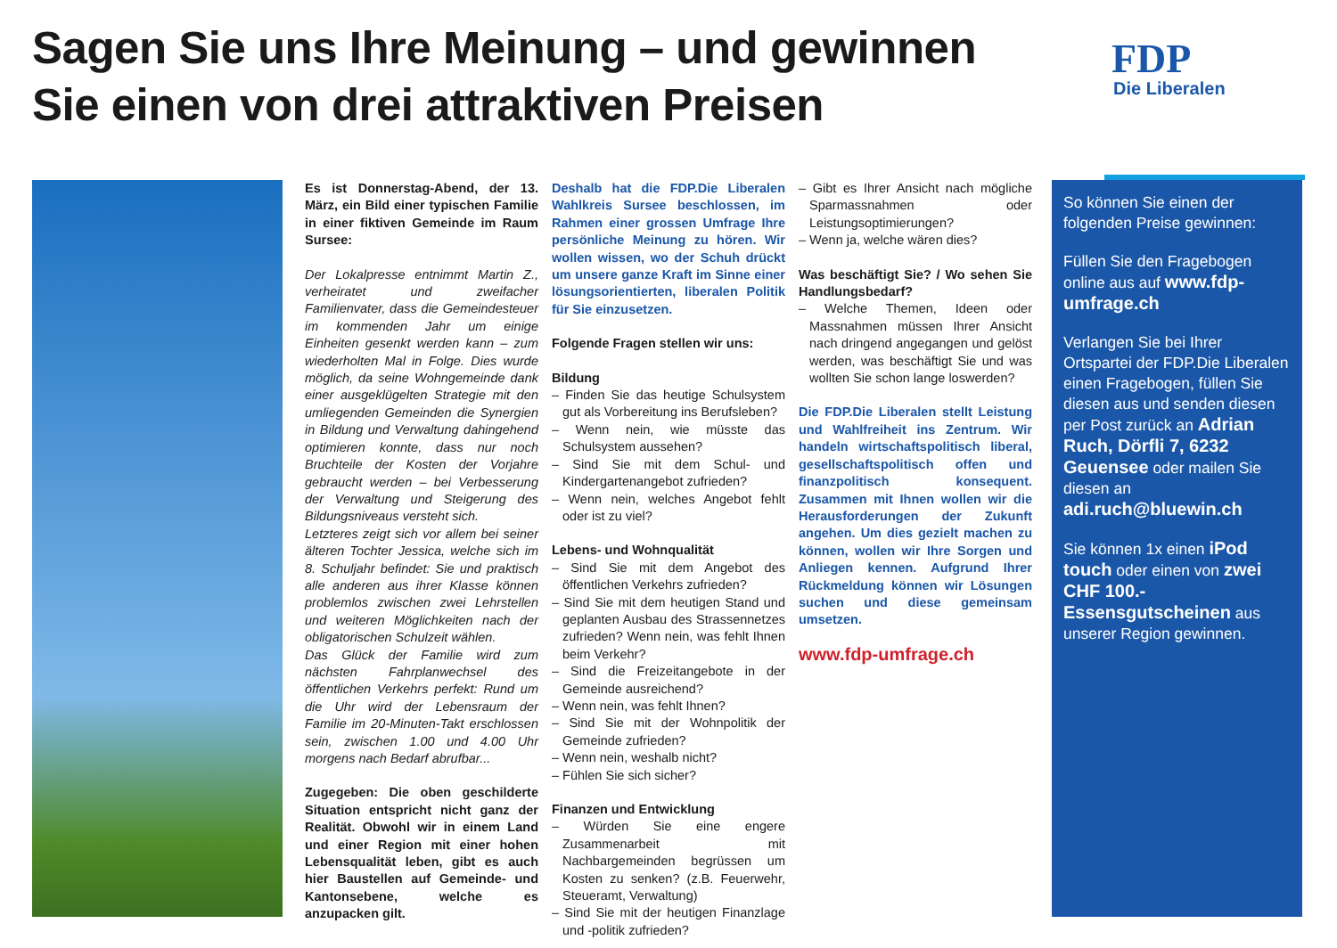Sagen Sie uns Ihre Meinung – und gewinnen
Sie einen von drei attraktiven Preisen
FDP
Die Liberalen
Es ist Donnerstag-Abend, der 13. März, ein Bild einer typischen Familie in einer fiktiven Gemeinde im Raum Sursee:
Der Lokalpresse entnimmt Martin Z., verheiratet und zweifacher Familienvater, dass die Gemeindesteuer im kommenden Jahr um einige Einheiten gesenkt werden kann – zum wiederholten Mal in Folge. Dies wurde möglich, da seine Wohngemeinde dank einer ausgeklügelten Strategie mit den umliegenden Gemeinden die Synergien in Bildung und Verwaltung dahingehend optimieren konnte, dass nur noch Bruchteile der Kosten der Vorjahre gebraucht werden – bei Verbesserung der Verwaltung und Steigerung des Bildungsniveaus versteht sich.
Letzteres zeigt sich vor allem bei seiner älteren Tochter Jessica, welche sich im 8. Schuljahr befindet: Sie und praktisch alle anderen aus ihrer Klasse können problemlos zwischen zwei Lehrstellen und weiteren Möglichkeiten nach der obligatorischen Schulzeit wählen.
Das Glück der Familie wird zum nächsten Fahrplanwechsel des öffentlichen Verkehrs perfekt: Rund um die Uhr wird der Lebensraum der Familie im 20-Minuten-Takt erschlossen sein, zwischen 1.00 und 4.00 Uhr morgens nach Bedarf abrufbar...
Zugegeben: Die oben geschilderte Situation entspricht nicht ganz der Realität. Obwohl wir in einem Land und einer Region mit einer hohen Lebensqualität leben, gibt es auch hier Baustellen auf Gemeinde- und Kantonsebene, welche es anzupacken gilt.
Deshalb hat die FDP.Die Liberalen Wahlkreis Sursee beschlossen, im Rahmen einer grossen Umfrage Ihre persönliche Meinung zu hören. Wir wollen wissen, wo der Schuh drückt um unsere ganze Kraft im Sinne einer lösungsorientierten, liberalen Politik für Sie einzusetzen.
Folgende Fragen stellen wir uns:
Bildung
– Finden Sie das heutige Schulsystem gut als Vorbereitung ins Berufsleben?
– Wenn nein, wie müsste das Schulsystem aussehen?
– Sind Sie mit dem Schul- und Kindergartenangebot zufrieden?
– Wenn nein, welches Angebot fehlt oder ist zu viel?
Lebens- und Wohnqualität
– Sind Sie mit dem Angebot des öffentlichen Verkehrs zufrieden?
– Sind Sie mit dem heutigen Stand und geplanten Ausbau des Strassennetzes zufrieden? Wenn nein, was fehlt Ihnen beim Verkehr?
– Sind die Freizeitangebote in der Gemeinde ausreichend?
– Wenn nein, was fehlt Ihnen?
– Sind Sie mit der Wohnpolitik der Gemeinde zufrieden?
– Wenn nein, weshalb nicht?
– Fühlen Sie sich sicher?
Finanzen und Entwicklung
– Würden Sie eine engere Zusammenarbeit mit Nachbargemeinden begrüssen um Kosten zu senken? (z.B. Feuerwehr, Steueramt, Verwaltung)
– Sind Sie mit der heutigen Finanzlage und -politik zufrieden?
– Gibt es Ihrer Ansicht nach mögliche Sparmassnahmen oder Leistungsoptimierungen?
– Wenn ja, welche wären dies?
Was beschäftigt Sie? / Wo sehen Sie Handlungsbedarf?
– Welche Themen, Ideen oder Massnahmen müssen Ihrer Ansicht nach dringend angegangen und gelöst werden, was beschäftigt Sie und was wollten Sie schon lange loswerden?
Die FDP.Die Liberalen stellt Leistung und Wahlfreiheit ins Zentrum. Wir handeln wirtschaftspolitisch liberal, gesellschaftspolitisch offen und finanzpolitisch konsequent. Zusammen mit Ihnen wollen wir die Herausforderungen der Zukunft angehen. Um dies gezielt machen zu können, wollen wir Ihre Sorgen und Anliegen kennen. Aufgrund Ihrer Rückmeldung können wir Lösungen suchen und diese gemeinsam umsetzen.
www.fdp-umfrage.ch
So können Sie einen der folgenden Preise gewinnen:
Füllen Sie den Fragebogen online aus auf www.fdp-umfrage.ch
Verlangen Sie bei Ihrer Ortspartei der FDP.Die Liberalen einen Fragebogen, füllen Sie diesen aus und senden diesen per Post zurück an Adrian Ruch, Dörfli 7, 6232 Geuensee oder mailen Sie diesen an adi.ruch@bluewin.ch
Sie können 1x einen iPod touch oder einen von zwei CHF 100.- Essensgutscheinen aus unserer Region gewinnen.